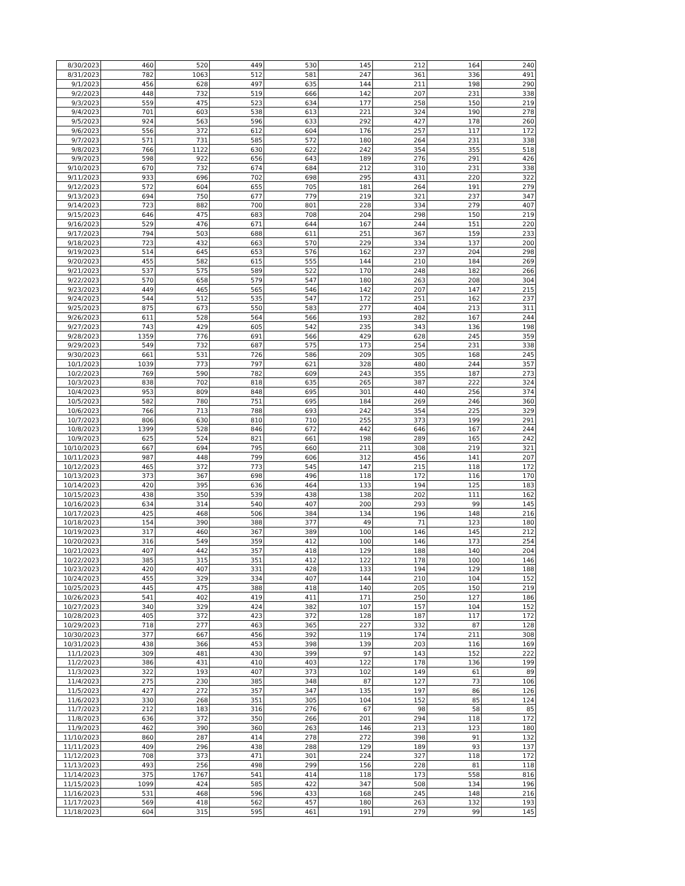| 8/30/2023 | 460 | 520 | 449 | 530 | 145 | 212 | 164 | 240 |
| 8/31/2023 | 782 | 1063 | 512 | 581 | 247 | 361 | 336 | 491 |
| 9/1/2023 | 456 | 628 | 497 | 635 | 144 | 211 | 198 | 290 |
| 9/2/2023 | 448 | 732 | 519 | 666 | 142 | 207 | 231 | 338 |
| 9/3/2023 | 559 | 475 | 523 | 634 | 177 | 258 | 150 | 219 |
| 9/4/2023 | 701 | 603 | 538 | 613 | 221 | 324 | 190 | 278 |
| 9/5/2023 | 924 | 563 | 596 | 633 | 292 | 427 | 178 | 260 |
| 9/6/2023 | 556 | 372 | 612 | 604 | 176 | 257 | 117 | 172 |
| 9/7/2023 | 571 | 731 | 585 | 572 | 180 | 264 | 231 | 338 |
| 9/8/2023 | 766 | 1122 | 630 | 622 | 242 | 354 | 355 | 518 |
| 9/9/2023 | 598 | 922 | 656 | 643 | 189 | 276 | 291 | 426 |
| 9/10/2023 | 670 | 732 | 674 | 684 | 212 | 310 | 231 | 338 |
| 9/11/2023 | 933 | 696 | 702 | 698 | 295 | 431 | 220 | 322 |
| 9/12/2023 | 572 | 604 | 655 | 705 | 181 | 264 | 191 | 279 |
| 9/13/2023 | 694 | 750 | 677 | 779 | 219 | 321 | 237 | 347 |
| 9/14/2023 | 723 | 882 | 700 | 801 | 228 | 334 | 279 | 407 |
| 9/15/2023 | 646 | 475 | 683 | 708 | 204 | 298 | 150 | 219 |
| 9/16/2023 | 529 | 476 | 671 | 644 | 167 | 244 | 151 | 220 |
| 9/17/2023 | 794 | 503 | 688 | 611 | 251 | 367 | 159 | 233 |
| 9/18/2023 | 723 | 432 | 663 | 570 | 229 | 334 | 137 | 200 |
| 9/19/2023 | 514 | 645 | 653 | 576 | 162 | 237 | 204 | 298 |
| 9/20/2023 | 455 | 582 | 615 | 555 | 144 | 210 | 184 | 269 |
| 9/21/2023 | 537 | 575 | 589 | 522 | 170 | 248 | 182 | 266 |
| 9/22/2023 | 570 | 658 | 579 | 547 | 180 | 263 | 208 | 304 |
| 9/23/2023 | 449 | 465 | 565 | 546 | 142 | 207 | 147 | 215 |
| 9/24/2023 | 544 | 512 | 535 | 547 | 172 | 251 | 162 | 237 |
| 9/25/2023 | 875 | 673 | 550 | 583 | 277 | 404 | 213 | 311 |
| 9/26/2023 | 611 | 528 | 564 | 566 | 193 | 282 | 167 | 244 |
| 9/27/2023 | 743 | 429 | 605 | 542 | 235 | 343 | 136 | 198 |
| 9/28/2023 | 1359 | 776 | 691 | 566 | 429 | 628 | 245 | 359 |
| 9/29/2023 | 549 | 732 | 687 | 575 | 173 | 254 | 231 | 338 |
| 9/30/2023 | 661 | 531 | 726 | 586 | 209 | 305 | 168 | 245 |
| 10/1/2023 | 1039 | 773 | 797 | 621 | 328 | 480 | 244 | 357 |
| 10/2/2023 | 769 | 590 | 782 | 609 | 243 | 355 | 187 | 273 |
| 10/3/2023 | 838 | 702 | 818 | 635 | 265 | 387 | 222 | 324 |
| 10/4/2023 | 953 | 809 | 848 | 695 | 301 | 440 | 256 | 374 |
| 10/5/2023 | 582 | 780 | 751 | 695 | 184 | 269 | 246 | 360 |
| 10/6/2023 | 766 | 713 | 788 | 693 | 242 | 354 | 225 | 329 |
| 10/7/2023 | 806 | 630 | 810 | 710 | 255 | 373 | 199 | 291 |
| 10/8/2023 | 1399 | 528 | 846 | 672 | 442 | 646 | 167 | 244 |
| 10/9/2023 | 625 | 524 | 821 | 661 | 198 | 289 | 165 | 242 |
| 10/10/2023 | 667 | 694 | 795 | 660 | 211 | 308 | 219 | 321 |
| 10/11/2023 | 987 | 448 | 799 | 606 | 312 | 456 | 141 | 207 |
| 10/12/2023 | 465 | 372 | 773 | 545 | 147 | 215 | 118 | 172 |
| 10/13/2023 | 373 | 367 | 698 | 496 | 118 | 172 | 116 | 170 |
| 10/14/2023 | 420 | 395 | 636 | 464 | 133 | 194 | 125 | 183 |
| 10/15/2023 | 438 | 350 | 539 | 438 | 138 | 202 | 111 | 162 |
| 10/16/2023 | 634 | 314 | 540 | 407 | 200 | 293 | 99 | 145 |
| 10/17/2023 | 425 | 468 | 506 | 384 | 134 | 196 | 148 | 216 |
| 10/18/2023 | 154 | 390 | 388 | 377 | 49 | 71 | 123 | 180 |
| 10/19/2023 | 317 | 460 | 367 | 389 | 100 | 146 | 145 | 212 |
| 10/20/2023 | 316 | 549 | 359 | 412 | 100 | 146 | 173 | 254 |
| 10/21/2023 | 407 | 442 | 357 | 418 | 129 | 188 | 140 | 204 |
| 10/22/2023 | 385 | 315 | 351 | 412 | 122 | 178 | 100 | 146 |
| 10/23/2023 | 420 | 407 | 331 | 428 | 133 | 194 | 129 | 188 |
| 10/24/2023 | 455 | 329 | 334 | 407 | 144 | 210 | 104 | 152 |
| 10/25/2023 | 445 | 475 | 388 | 418 | 140 | 205 | 150 | 219 |
| 10/26/2023 | 541 | 402 | 419 | 411 | 171 | 250 | 127 | 186 |
| 10/27/2023 | 340 | 329 | 424 | 382 | 107 | 157 | 104 | 152 |
| 10/28/2023 | 405 | 372 | 423 | 372 | 128 | 187 | 117 | 172 |
| 10/29/2023 | 718 | 277 | 463 | 365 | 227 | 332 | 87 | 128 |
| 10/30/2023 | 377 | 667 | 456 | 392 | 119 | 174 | 211 | 308 |
| 10/31/2023 | 438 | 366 | 453 | 398 | 139 | 203 | 116 | 169 |
| 11/1/2023 | 309 | 481 | 430 | 399 | 97 | 143 | 152 | 222 |
| 11/2/2023 | 386 | 431 | 410 | 403 | 122 | 178 | 136 | 199 |
| 11/3/2023 | 322 | 193 | 407 | 373 | 102 | 149 | 61 | 89 |
| 11/4/2023 | 275 | 230 | 385 | 348 | 87 | 127 | 73 | 106 |
| 11/5/2023 | 427 | 272 | 357 | 347 | 135 | 197 | 86 | 126 |
| 11/6/2023 | 330 | 268 | 351 | 305 | 104 | 152 | 85 | 124 |
| 11/7/2023 | 212 | 183 | 316 | 276 | 67 | 98 | 58 | 85 |
| 11/8/2023 | 636 | 372 | 350 | 266 | 201 | 294 | 118 | 172 |
| 11/9/2023 | 462 | 390 | 360 | 263 | 146 | 213 | 123 | 180 |
| 11/10/2023 | 860 | 287 | 414 | 278 | 272 | 398 | 91 | 132 |
| 11/11/2023 | 409 | 296 | 438 | 288 | 129 | 189 | 93 | 137 |
| 11/12/2023 | 708 | 373 | 471 | 301 | 224 | 327 | 118 | 172 |
| 11/13/2023 | 493 | 256 | 498 | 299 | 156 | 228 | 81 | 118 |
| 11/14/2023 | 375 | 1767 | 541 | 414 | 118 | 173 | 558 | 816 |
| 11/15/2023 | 1099 | 424 | 585 | 422 | 347 | 508 | 134 | 196 |
| 11/16/2023 | 531 | 468 | 596 | 433 | 168 | 245 | 148 | 216 |
| 11/17/2023 | 569 | 418 | 562 | 457 | 180 | 263 | 132 | 193 |
| 11/18/2023 | 604 | 315 | 595 | 461 | 191 | 279 | 99 | 145 |